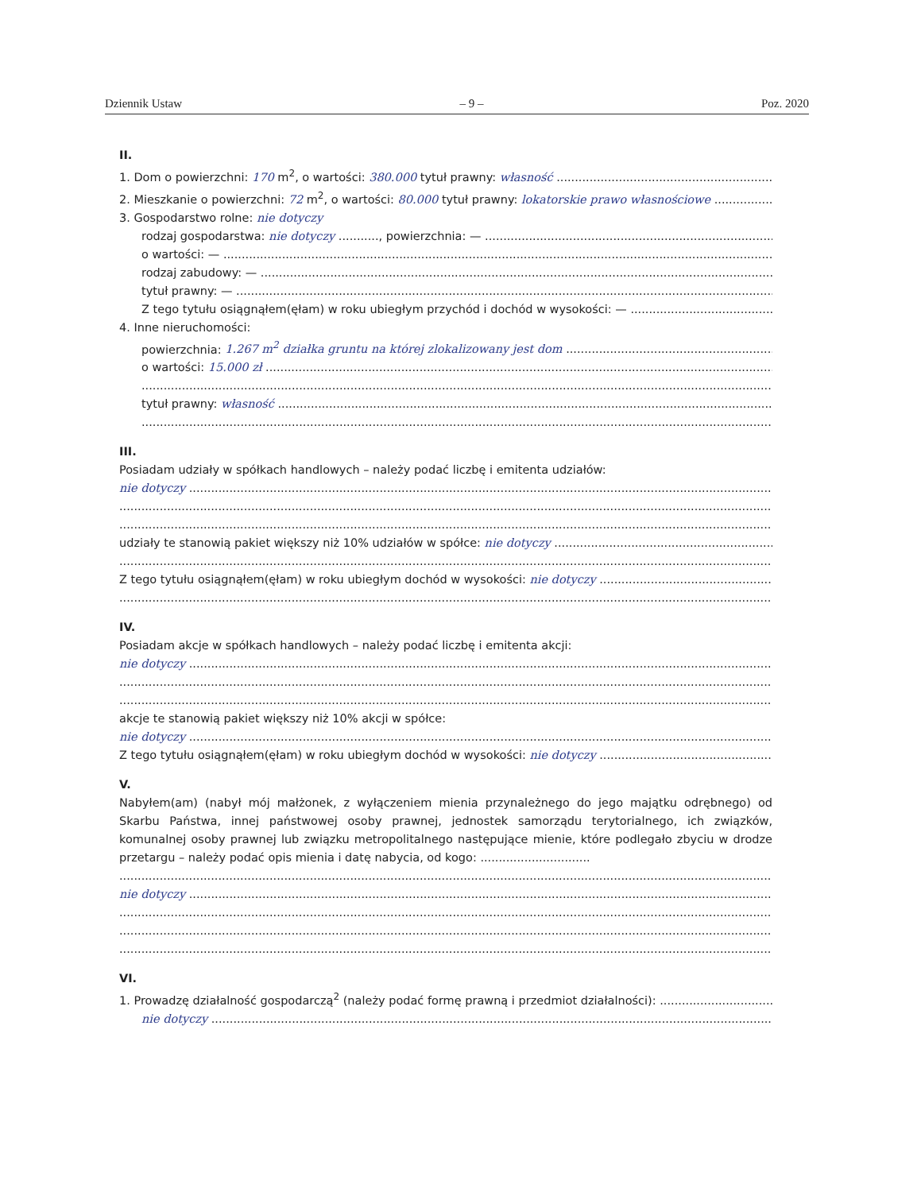Dziennik Ustaw – 9 – Poz. 2020
II.
1. Dom o powierzchni: 170 m<sup>2</sup>, o wartości: 380.000 tytuł prawny: własność
2. Mieszkanie o powierzchni: 72 m<sup>2</sup>, o wartości: 80.000 tytuł prawny: lokatorskie prawo własnościowe
3. Gospodarstwo rolne: nie dotyczy
rodzaj gospodarstwa: nie dotyczy ..........., powierzchnia: —
o wartości: —
rodzaj zabudowy: —
tytuł prawny: —
Z tego tytułu osiągnąłem(ęłam) w roku ubiegłym przychód i dochód w wysokości: —
4. Inne nieruchomości:
powierzchnia: 1.267 m<sup>2</sup> działka gruntu na której zlokalizowany jest dom
o wartości: 15.000 zł
tytuł prawny: własność
III.
Posiadam udziały w spółkach handlowych – należy podać liczbę i emitenta udziałów:
nie dotyczy
udziały te stanowią pakiet większy niż 10% udziałów w spółce: nie dotyczy
Z tego tytułu osiągnąłem(ęłam) w roku ubiegłym dochód w wysokości: nie dotyczy
IV.
Posiadam akcje w spółkach handlowych – należy podać liczbę i emitenta akcji:
nie dotyczy
akcje te stanowią pakiet większy niż 10% akcji w spółce:
nie dotyczy
Z tego tytułu osiągnąłem(ęłam) w roku ubiegłym dochód w wysokości: nie dotyczy
V.
Nabyłem(am) (nabył mój małżonek, z wyłączeniem mienia przynależnego do jego majątku odrębnego) od Skarbu Państwa, innej państwowej osoby prawnej, jednostek samorządu terytorialnego, ich związków, komunalnej osoby prawnej lub związku metropolitalnego następujące mienie, które podlegało zbyciu w drodze przetargu – należy podać opis mienia i datę nabycia, od kogo: ..............................
nie dotyczy
VI.
1. Prowadzę działalność gospodarczą<sup>2</sup> (należy podać formę prawną i przedmiot działalności):
nie dotyczy